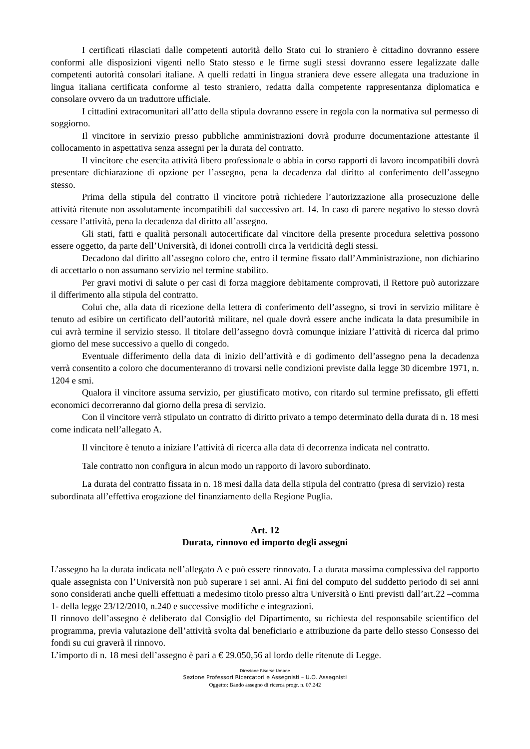I certificati rilasciati dalle competenti autorità dello Stato cui lo straniero è cittadino dovranno essere conformi alle disposizioni vigenti nello Stato stesso e le firme sugli stessi dovranno essere legalizzate dalle competenti autorità consolari italiane. A quelli redatti in lingua straniera deve essere allegata una traduzione in lingua italiana certificata conforme al testo straniero, redatta dalla competente rappresentanza diplomatica e consolare ovvero da un traduttore ufficiale.
I cittadini extracomunitari all’atto della stipula dovranno essere in regola con la normativa sul permesso di soggiorno.
Il vincitore in servizio presso pubbliche amministrazioni dovrà produrre documentazione attestante il collocamento in aspettativa senza assegni per la durata del contratto.
Il vincitore che esercita attività libero professionale o abbia in corso rapporti di lavoro incompatibili dovrà presentare dichiarazione di opzione per l’assegno, pena la decadenza dal diritto al conferimento dell’assegno stesso.
Prima della stipula del contratto il vincitore potrà richiedere l’autorizzazione alla prosecuzione delle attività ritenute non assolutamente incompatibili dal successivo art. 14. In caso di parere negativo lo stesso dovrà cessare l’attività, pena la decadenza dal diritto all’assegno.
Gli stati, fatti e qualità personali autocertificate dal vincitore della presente procedura selettiva possono essere oggetto, da parte dell’Università, di idonei controlli circa la veridicità degli stessi.
Decadono dal diritto all’assegno coloro che, entro il termine fissato dall’Amministrazione, non dichiarino di accettarlo o non assumano servizio nel termine stabilito.
Per gravi motivi di salute o per casi di forza maggiore debitamente comprovati, il Rettore può autorizzare il differimento alla stipula del contratto.
Colui che, alla data di ricezione della lettera di conferimento dell’assegno, si trovi in servizio militare è tenuto ad esibire un certificato dell’autorità militare, nel quale dovrà essere anche indicata la data presumibile in cui avrà termine il servizio stesso. Il titolare dell’assegno dovrà comunque iniziare l’attività di ricerca dal primo giorno del mese successivo a quello di congedo.
Eventuale differimento della data di inizio dell’attività e di godimento dell’assegno pena la decadenza verrà consentito a coloro che documenteranno di trovarsi nelle condizioni previste dalla legge 30 dicembre 1971, n. 1204 e smi.
Qualora il vincitore assuma servizio, per giustificato motivo, con ritardo sul termine prefissato, gli effetti economici decorreranno dal giorno della presa di servizio.
Con il vincitore verrà stipulato un contratto di diritto privato a tempo determinato della durata di n. 18 mesi come indicata nell’allegato A.
Il vincitore è tenuto a iniziare l’attività di ricerca alla data di decorrenza indicata nel contratto.
Tale contratto non configura in alcun modo un rapporto di lavoro subordinato.
La durata del contratto fissata in n. 18 mesi dalla data della stipula del contratto (presa di servizio) resta subordinata all’effettiva erogazione del finanziamento della Regione Puglia.
Art. 12
Durata, rinnovo ed importo degli assegni
L’assegno ha la durata indicata nell’allegato A e può essere rinnovato. La durata massima complessiva del rapporto quale assegnista con l’Università non può superare i sei anni. Ai fini del computo del suddetto periodo di sei anni sono considerati anche quelli effettuati a medesimo titolo presso altra Università o Enti previsti dall’art.22 –comma 1- della legge 23/12/2010, n.240 e successive modifiche e integrazioni.
Il rinnovo dell’assegno è deliberato dal Consiglio del Dipartimento, su richiesta del responsabile scientifico del programma, previa valutazione dell’attività svolta dal beneficiario e attribuzione da parte dello stesso Consesso dei fondi su cui graverà il rinnovo.
L’importo di n. 18 mesi dell’assegno è pari a € 29.050,56 al lordo delle ritenute di Legge.
Direzione Risorse Umane
Sezione Professori Ricercatori e Assegnisti – U.O. Assegnisti
Oggetto: Bando assegno di ricerca progr. n. 07.242